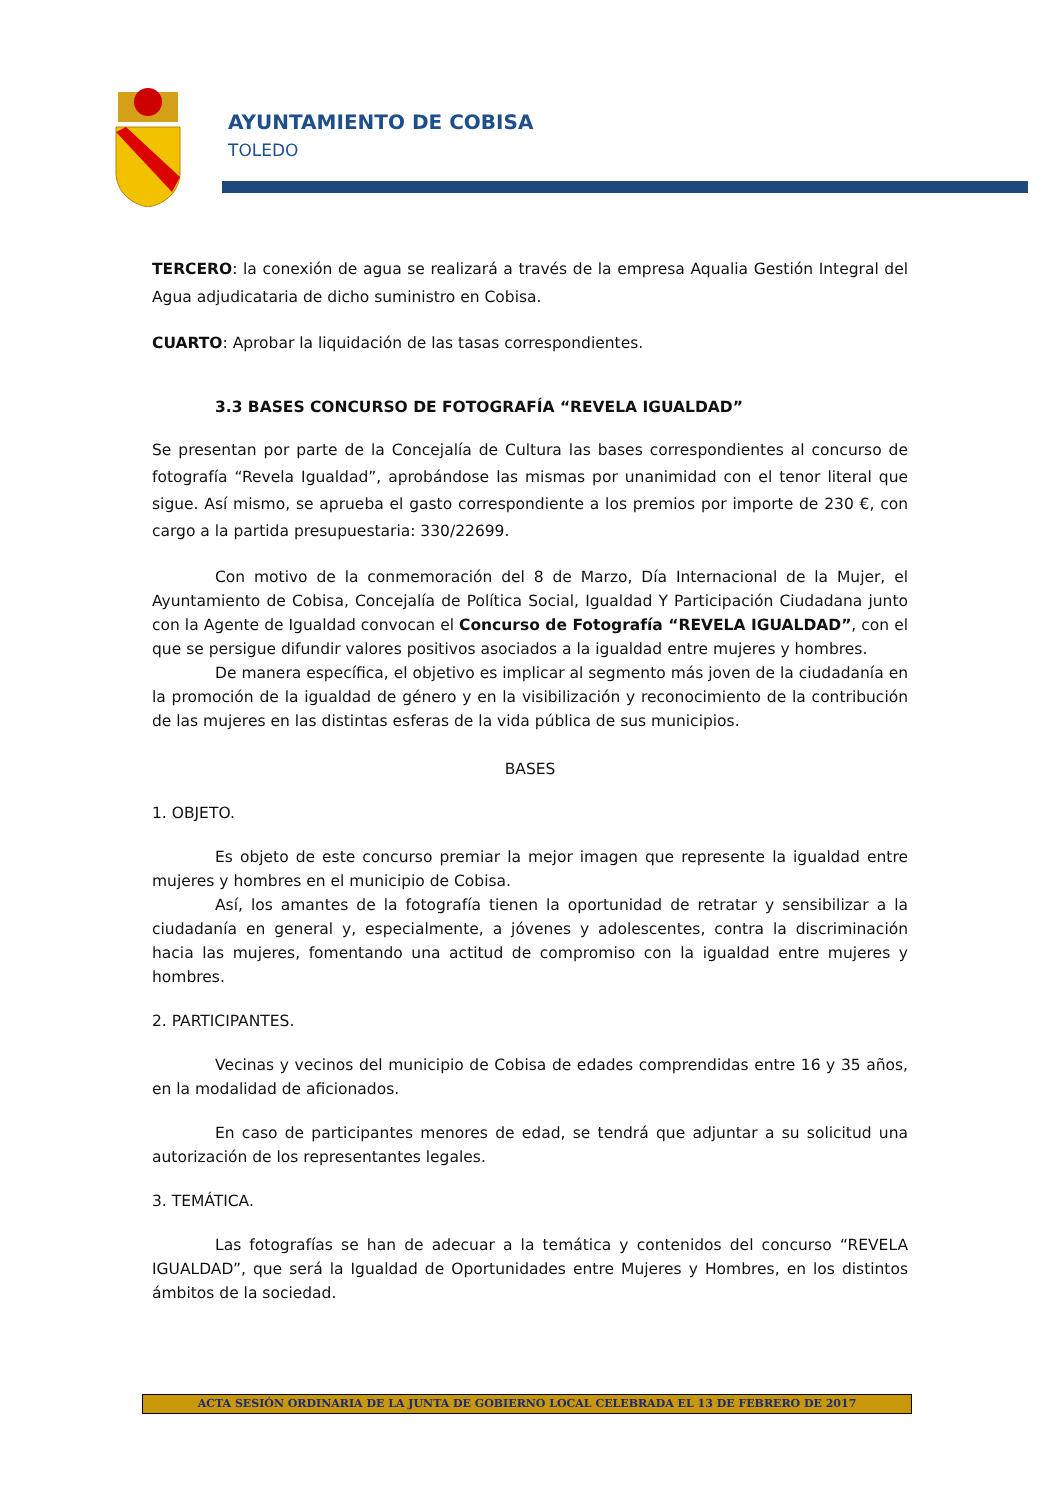AYUNTAMIENTO DE COBISA
TOLEDO
TERCERO: la conexión de agua se realizará a través de la empresa Aqualia Gestión Integral del Agua adjudicataria de dicho suministro en Cobisa.
CUARTO: Aprobar la liquidación de las tasas correspondientes.
3.3 BASES CONCURSO DE FOTOGRAFÍA “REVELA IGUALDAD”
Se presentan por parte de la Concejalía de Cultura las bases correspondientes al concurso de fotografía “Revela Igualdad”, aprobándose las mismas por unanimidad con el tenor literal que sigue. Así mismo, se aprueba el gasto correspondiente a los premios por importe de 230 €, con cargo a la partida presupuestaria: 330/22699.
Con motivo de la conmemoración del 8 de Marzo, Día Internacional de la Mujer, el Ayuntamiento de Cobisa, Concejalía de Política Social, Igualdad Y Participación Ciudadana junto con la Agente de Igualdad convocan el Concurso de Fotografía “REVELA IGUALDAD”, con el que se persigue difundir valores positivos asociados a la igualdad entre mujeres y hombres.
De manera específica, el objetivo es implicar al segmento más joven de la ciudadanía en la promoción de la igualdad de género y en la visibilización y reconocimiento de la contribución de las mujeres en las distintas esferas de la vida pública de sus municipios.
BASES
1. OBJETO.
Es objeto de este concurso premiar la mejor imagen que represente la igualdad entre mujeres y hombres en el municipio de Cobisa.
Así, los amantes de la fotografía tienen la oportunidad de retratar y sensibilizar a la ciudadanía en general y, especialmente, a jóvenes y adolescentes, contra la discriminación hacia las mujeres, fomentando una actitud de compromiso con la igualdad entre mujeres y hombres.
2. PARTICIPANTES.
Vecinas y vecinos del municipio de Cobisa de edades comprendidas entre 16 y 35 años, en la modalidad de aficionados.
En caso de participantes menores de edad, se tendrá que adjuntar a su solicitud una autorización de los representantes legales.
3. TEMÁTICA.
Las fotografías se han de adecuar a la temática y contenidos del concurso “REVELA IGUALDAD”, que será la Igualdad de Oportunidades entre Mujeres y Hombres, en los distintos ámbitos de la sociedad.
ACTA SESIÓN ORDINARIA DE LA JUNTA DE GOBIERNO LOCAL CELEBRADA EL 13 DE FEBRERO DE 2017